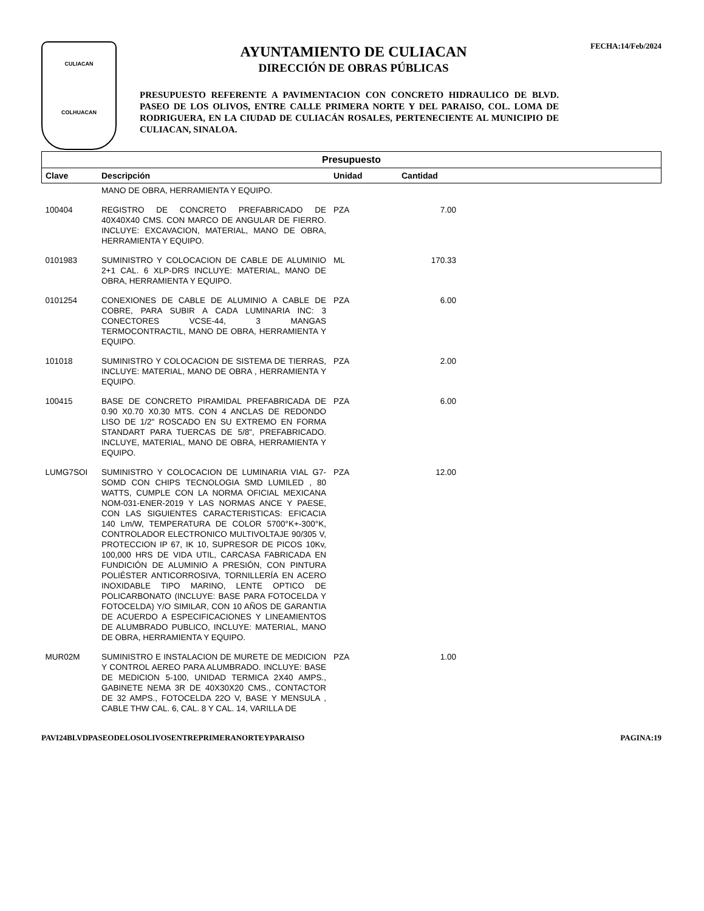CULIACAN
COLHUACAN
AYUNTAMIENTO DE CULIACAN
DIRECCIÓN DE OBRAS PÚBLICAS
FECHA:14/Feb/2024
PRESUPUESTO REFERENTE A PAVIMENTACION CON CONCRETO HIDRAULICO DE BLVD. PASEO DE LOS OLIVOS, ENTRE CALLE PRIMERA NORTE Y DEL PARAISO, COL. LOMA DE RODRIGUERA, EN LA CIUDAD DE CULIACÁN ROSALES, PERTENECIENTE AL MUNICIPIO DE CULIACAN, SINALOA.
| Presupuesto | | | | |
| --- | --- | --- | --- | --- |
| Clave | Descripción | Unidad | Cantidad | |
| | MANO DE OBRA, HERRAMIENTA Y EQUIPO. | | | |
| 100404 | REGISTRO DE CONCRETO PREFABRICADO DE 40X40X40 CMS. CON MARCO DE ANGULAR DE FIERRO. INCLUYE: EXCAVACION, MATERIAL, MANO DE OBRA, HERRAMIENTA Y EQUIPO. | PZA | 7.00 | |
| 0101983 | SUMINISTRO Y COLOCACION DE CABLE DE ALUMINIO 2+1 CAL. 6 XLP-DRS INCLUYE: MATERIAL, MANO DE OBRA, HERRAMIENTA Y EQUIPO. | ML | 170.33 | |
| 0101254 | CONEXIONES DE CABLE DE ALUMINIO A CABLE DE COBRE, PARA SUBIR A CADA LUMINARIA INC: 3 CONECTORES VCSE-44, 3 MANGAS TERMOCONTRACTIL, MANO DE OBRA, HERRAMIENTA Y EQUIPO. | PZA | 6.00 | |
| 101018 | SUMINISTRO Y COLOCACION DE SISTEMA DE TIERRAS, INCLUYE: MATERIAL, MANO DE OBRA , HERRAMIENTA Y EQUIPO. | PZA | 2.00 | |
| 100415 | BASE DE CONCRETO PIRAMIDAL PREFABRICADA DE 0.90 X0.70 X0.30 MTS. CON 4 ANCLAS DE REDONDO LISO DE 1/2" ROSCADO EN SU EXTREMO EN FORMA STANDART PARA TUERCAS DE 5/8", PREFABRICADO. INCLUYE, MATERIAL, MANO DE OBRA, HERRAMIENTA Y EQUIPO. | PZA | 6.00 | |
| LUMG7SOI | SUMINISTRO Y COLOCACION DE LUMINARIA VIAL G7-SOMD CON CHIPS TECNOLOGIA SMD LUMILED , 80 WATTS, CUMPLE CON LA NORMA OFICIAL MEXICANA NOM-031-ENER-2019 Y LAS NORMAS ANCE Y PAESE, CON LAS SIGUIENTES CARACTERISTICAS: EFICACIA 140 Lm/W, TEMPERATURA DE COLOR 5700°K+-300°K, CONTROLADOR ELECTRONICO MULTIVOLTAJE 90/305 V, PROTECCION IP 67, IK 10, SUPRESOR DE PICOS 10Kv, 100,000 HRS DE VIDA UTIL, CARCASA FABRICADA EN FUNDICIÓN DE ALUMINIO A PRESIÓN, CON PINTURA POLIÉSTER ANTICORROSIVA, TORNILLERÍA EN ACERO INOXIDABLE TIPO MARINO, LENTE OPTICO DE POLICARBONATO (INCLUYE: BASE PARA FOTOCELDA Y FOTOCELDA) Y/O SIMILAR, CON 10 AÑOS DE GARANTIA DE ACUERDO A ESPECIFICACIONES Y LINEAMIENTOS DE ALUMBRADO PUBLICO, INCLUYE: MATERIAL, MANO DE OBRA, HERRAMIENTA Y EQUIPO. | PZA | 12.00 | |
| MUR02M | SUMINISTRO E INSTALACION DE MURETE DE MEDICION Y CONTROL AEREO PARA ALUMBRADO. INCLUYE: BASE DE MEDICION 5-100, UNIDAD TERMICA 2X40 AMPS., GABINETE NEMA 3R DE 40X30X20 CMS., CONTACTOR DE 32 AMPS., FOTOCELDA 22O V, BASE Y MENSULA , CABLE THW CAL. 6, CAL. 8 Y CAL. 14, VARILLA DE | PZA | 1.00 | |
PAVI24BLVDPASEODELOSOLIVOSENTREPRIMERANORTEYPARAISO PAGINA:19